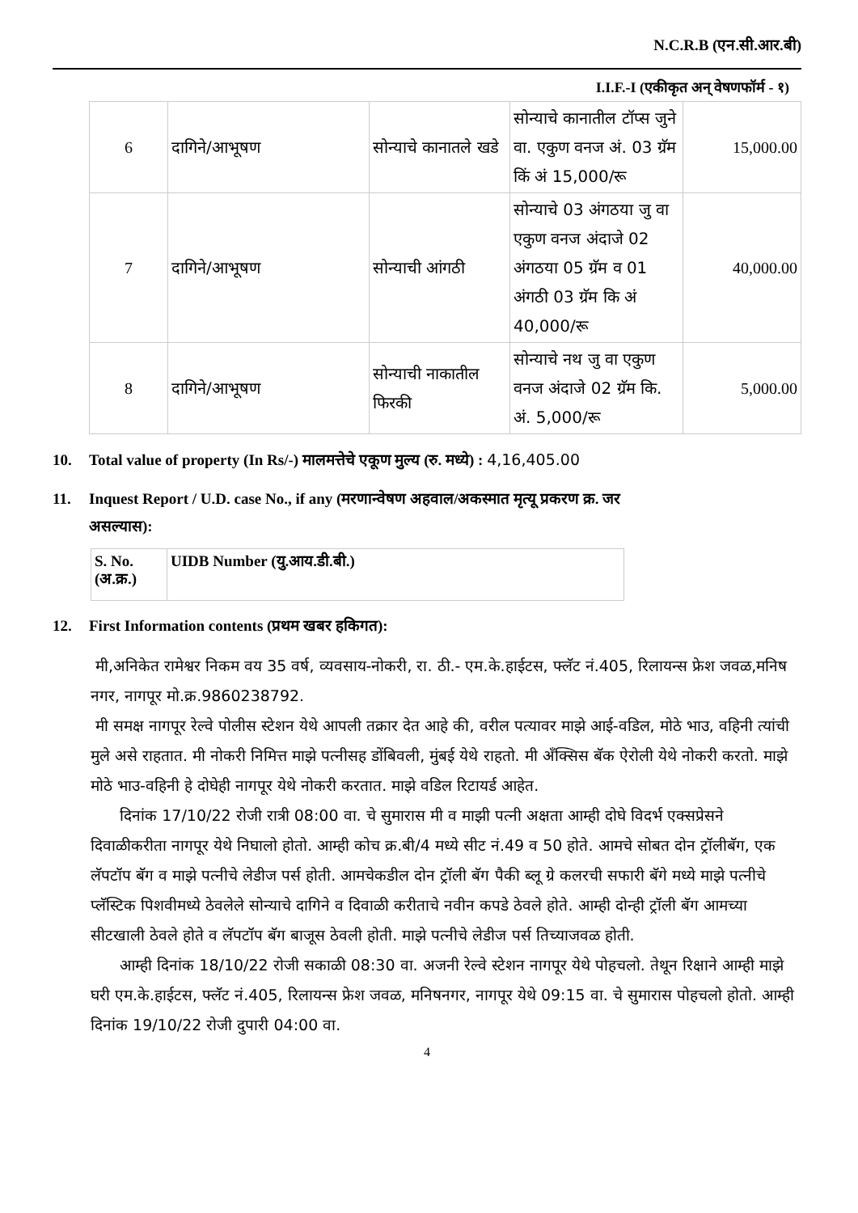N.C.R.B (एन.सी.आर.बी)
I.I.F.-I (एकीकृत अन् वेषणफॉर्म - १)
| 6 | दागिने/आभूषण | सोन्याचे कानातले खडे | सोन्याचे कानातील टॉप्स जुने वा. एकुण वनज अं. 03 ग्रॅम किं अं 15,000/रू | 15,000.00 |
| 7 | दागिने/आभूषण | सोन्याची आंगठी | सोन्याचे 03 अंगठया जु वा एकुण वनज अंदाजे 02 अंगठया 05 ग्रॅम व 01 अंगठी 03 ग्रॅम कि अं 40,000/रू | 40,000.00 |
| 8 | दागिने/आभूषण | सोन्याची नाकातील फिरकी | सोन्याचे नथ जु वा एकुण वनज अंदाजे 02 ग्रॅम कि. अं. 5,000/रू | 5,000.00 |
10. Total value of property (In Rs/-) मालमत्तेचे एकूण मुल्य (रु. मध्ये) : 4,16,405.00
11. Inquest Report / U.D. case No., if any (मरणान्वेषण अहवाल/अकस्मात मृत्यू प्रकरण क्र. जर
असल्यास):
| S. No. (अ.क्र.) | UIDB Number (यु.आय.डी.बी.) |
12. First Information contents (प्रथम खबर हकिगत):
मी,अनिकेत रामेश्वर निकम वय 35 वर्ष, व्यवसाय-नोकरी, रा. ठी.- एम.के.हाईटस, फ्लॅट नं.405, रिलायन्स फ्रेश जवळ,मनिष नगर, नागपूर मो.क्र.9860238792.
मी समक्ष नागपूर रेल्वे पोलीस स्टेशन येथे आपली तक्रार देत आहे की, वरील पत्यावर माझे आई-वडिल, मोठे भाउ, वहिनी त्यांची मुले असे राहतात. मी नोकरी निमित्त माझे पत्नीसह डोंबिवली, मुंबई येथे राहतो. मी अँक्सिस बॅक ऐरोली येथे नोकरी करतो. माझे मोठे भाउ-वहिनी हे दोघेही नागपूर येथे नोकरी करतात. माझे वडिल रिटायर्ड आहेत.
दिनांक 17/10/22 रोजी रात्री 08:00 वा. चे सुमारास मी व माझी पत्नी अक्षता आम्ही दोघे विदर्भ एक्सप्रेसने दिवाळीकरीता नागपूर येथे निघालो होतो. आम्ही कोच क्र.बी/4 मध्ये सीट नं.49 व 50 होते. आमचे सोबत दोन ट्रॉलीबॅग, एक लॅपटॉप बॅग व माझे पत्नीचे लेडीज पर्स होती. आमचेकडील दोन ट्रॉली बॅग पैकी ब्लू ग्रे कलरची सफारी बॅगे मध्ये माझे पत्नीचे प्लॅस्टिक पिशवीमध्ये ठेवलेले सोन्याचे दागिने व दिवाळी करीताचे नवीन कपडे ठेवले होते. आम्ही दोन्ही ट्रॉली बॅग आमच्या सीटखाली ठेवले होते व लॅपटॉप बॅग बाजूस ठेवली होती. माझे पत्नीचे लेडीज पर्स तिच्याजवळ होती.
आम्ही दिनांक 18/10/22 रोजी सकाळी 08:30 वा. अजनी रेल्वे स्टेशन नागपूर येथे पोहचलो. तेथून रिक्षाने आम्ही माझे घरी एम.के.हाईटस, फ्लॅट नं.405, रिलायन्स फ्रेश जवळ, मनिषनगर, नागपूर येथे 09:15 वा. चे सुमारास पोहचलो होतो. आम्ही दिनांक 19/10/22 रोजी दुपारी 04:00 वा.
4